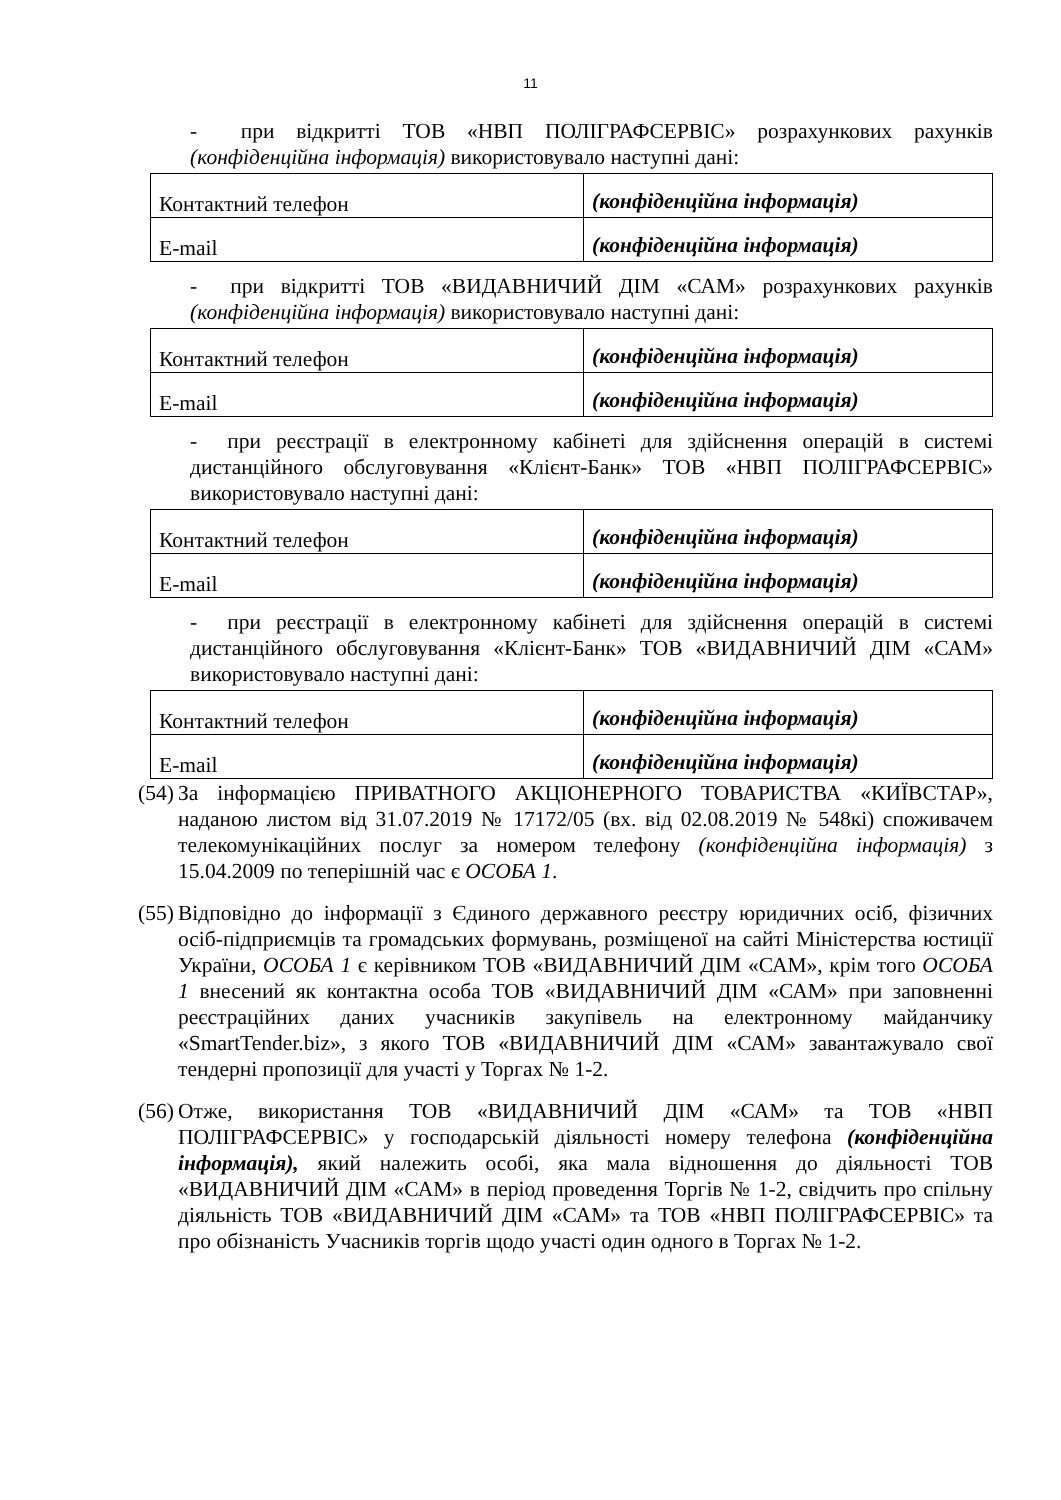11
- при відкритті ТОВ «НВП ПОЛІГРАФСЕРВІС» розрахункових рахунків (конфіденційна інформація) використовувало наступні дані:
| Контактний телефон | (конфіденційна інформація) |
| E-mail | (конфіденційна інформація) |
- при відкритті ТОВ «ВИДАВНИЧИЙ ДІМ «САМ» розрахункових рахунків (конфіденційна інформація) використовувало наступні дані:
| Контактний телефон | (конфіденційна інформація) |
| E-mail | (конфіденційна інформація) |
- при реєстрації в електронному кабінеті для здійснення операцій в системі дистанційного обслуговування «Клієнт-Банк» ТОВ «НВП ПОЛІГРАФСЕРВІС» використовувало наступні дані:
| Контактний телефон | (конфіденційна інформація) |
| E-mail | (конфіденційна інформація) |
- при реєстрації в електронному кабінеті для здійснення операцій в системі дистанційного обслуговування «Клієнт-Банк» ТОВ «ВИДАВНИЧИЙ ДІМ «САМ» використовувало наступні дані:
| Контактний телефон | (конфіденційна інформація) |
| E-mail | (конфіденційна інформація) |
(54)
За інформацією ПРИВАТНОГО АКЦІОНЕРНОГО ТОВАРИСТВА «КИЇВСТАР», наданою листом від 31.07.2019 № 17172/05 (вх. від 02.08.2019 № 548кі) споживачем телекомунікаційних послуг за номером телефону (конфіденційна інформація) з 15.04.2009 по теперішній час є ОСОБА 1.
(55)
Відповідно до інформації з Єдиного державного реєстру юридичних осіб, фізичних осіб-підприємців та громадських формувань, розміщеної на сайті Міністерства юстиції України, ОСОБА 1 є керівником ТОВ «ВИДАВНИЧИЙ ДІМ «САМ», крім того ОСОБА 1 внесений як контактна особа ТОВ «ВИДАВНИЧИЙ ДІМ «САМ» при заповненні реєстраційних даних учасників закупівель на електронному майданчику «SmartTender.biz», з якого ТОВ «ВИДАВНИЧИЙ ДІМ «САМ» завантажувало свої тендерні пропозиції для участі у Торгах № 1-2.
(56)
Отже, використання ТОВ «ВИДАВНИЧИЙ ДІМ «САМ» та ТОВ «НВП ПОЛІГРАФСЕРВІС» у господарській діяльності номеру телефона (конфіденційна інформація), який належить особі, яка мала відношення до діяльності ТОВ «ВИДАВНИЧИЙ ДІМ «САМ» в період проведення Торгів № 1-2, свідчить про спільну діяльність ТОВ «ВИДАВНИЧИЙ ДІМ «САМ» та ТОВ «НВП ПОЛІГРАФСЕРВІС» та про обізнаність Учасників торгів щодо участі один одного в Торгах № 1-2.